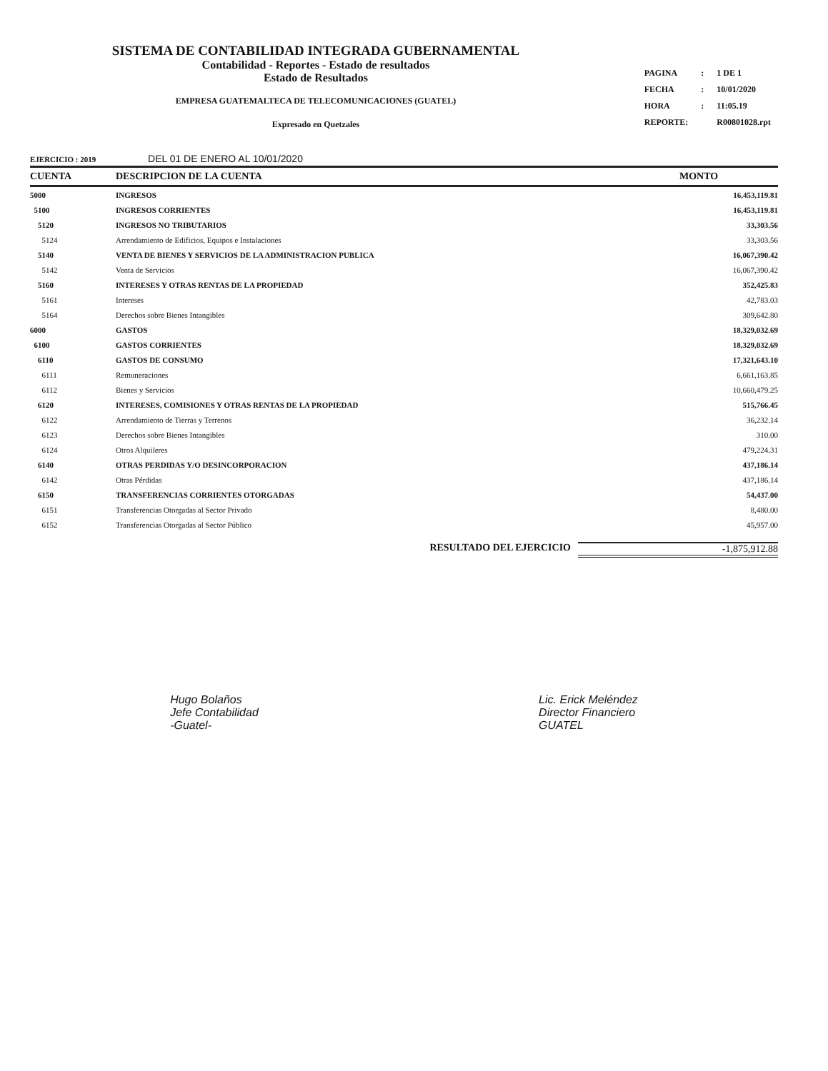SISTEMA DE CONTABILIDAD INTEGRADA GUBERNAMENTAL
Contabilidad - Reportes - Estado de resultados
Estado de Resultados
EMPRESA GUATEMALTECA DE TELECOMUNICACIONES (GUATEL)
Expresado en Quetzales
| PAGINA | : | 1 DE 1 |
| FECHA | : | 10/01/2020 |
| HORA | : | 11:05.19 |
| REPORTE: | | R00801028.rpt |
EJERCICIO : 2019 DEL 01 DE ENERO AL 10/01/2020
| CUENTA | DESCRIPCION DE LA CUENTA | MONTO |
| --- | --- | --- |
| 5000 | INGRESOS | 16,453,119.81 |
| 5100 | INGRESOS CORRIENTES | 16,453,119.81 |
| 5120 | INGRESOS NO TRIBUTARIOS | 33,303.56 |
| 5124 | Arrendamiento de Edificios, Equipos e Instalaciones | 33,303.56 |
| 5140 | VENTA DE BIENES Y SERVICIOS DE LA ADMINISTRACION PUBLICA | 16,067,390.42 |
| 5142 | Venta de Servicios | 16,067,390.42 |
| 5160 | INTERESES Y OTRAS RENTAS DE LA PROPIEDAD | 352,425.83 |
| 5161 | Intereses | 42,783.03 |
| 5164 | Derechos sobre Bienes Intangibles | 309,642.80 |
| 6000 | GASTOS | 18,329,032.69 |
| 6100 | GASTOS CORRIENTES | 18,329,032.69 |
| 6110 | GASTOS DE CONSUMO | 17,321,643.10 |
| 6111 | Remuneraciones | 6,661,163.85 |
| 6112 | Bienes y Servicios | 10,660,479.25 |
| 6120 | INTERESES, COMISIONES Y OTRAS RENTAS DE LA PROPIEDAD | 515,766.45 |
| 6122 | Arrendamiento de Tierras y Terrenos | 36,232.14 |
| 6123 | Derechos sobre Bienes Intangibles | 310.00 |
| 6124 | Otros Alquileres | 479,224.31 |
| 6140 | OTRAS PERDIDAS Y/O DESINCORPORACION | 437,186.14 |
| 6142 | Otras Pérdidas | 437,186.14 |
| 6150 | TRANSFERENCIAS CORRIENTES OTORGADAS | 54,437.00 |
| 6151 | Transferencias Otorgadas al Sector Privado | 8,480.00 |
| 6152 | Transferencias Otorgadas al Sector Público | 45,957.00 |
RESULTADO DEL EJERCICIO -1,875,912.88
Hugo Bolaños
Jefe Contabilidad
-Guatel-
Lic. Erick Meléndez
Director Financiero
GUATEL